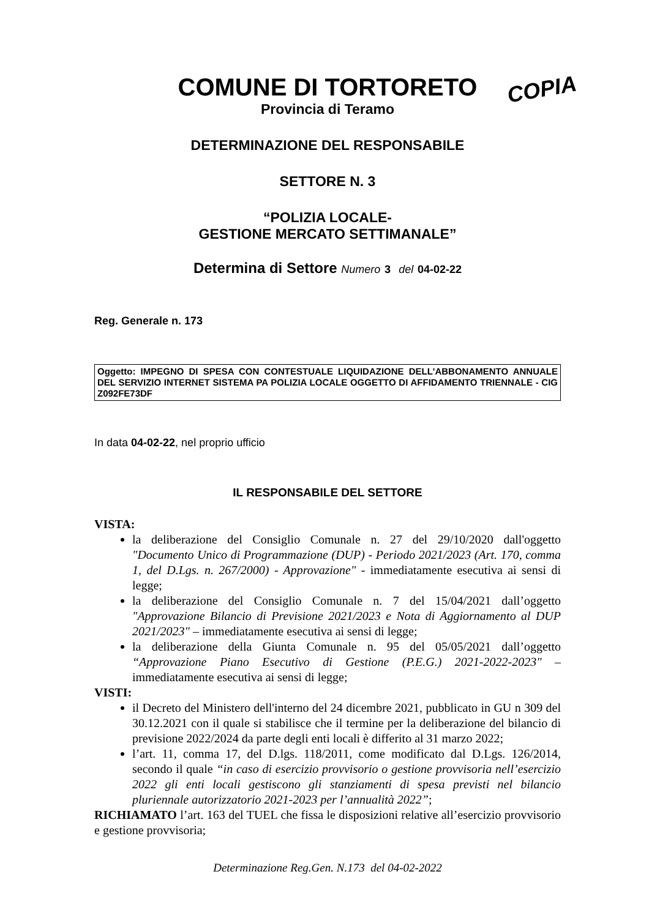COPIA
COMUNE DI TORTORETO
Provincia di Teramo
DETERMINAZIONE DEL RESPONSABILE
SETTORE N. 3
“POLIZIA LOCALE-
GESTIONE MERCATO SETTIMANALE”
Determina di Settore Numero 3 del 04-02-22
Reg. Generale n. 173
Oggetto: IMPEGNO DI SPESA CON CONTESTUALE LIQUIDAZIONE DELL'ABBONAMENTO ANNUALE DEL SERVIZIO INTERNET SISTEMA PA POLIZIA LOCALE OGGETTO DI AFFIDAMENTO TRIENNALE - CIG Z092FE73DF
In data 04-02-22, nel proprio ufficio
IL RESPONSABILE DEL SETTORE
VISTA:
la deliberazione del Consiglio Comunale n. 27 del 29/10/2020 dall'oggetto "Documento Unico di Programmazione (DUP) - Periodo 2021/2023 (Art. 170, comma 1, del D.Lgs. n. 267/2000) - Approvazione" - immediatamente esecutiva ai sensi di legge;
la deliberazione del Consiglio Comunale n. 7 del 15/04/2021 dall’oggetto "Approvazione Bilancio di Previsione 2021/2023 e Nota di Aggiornamento al DUP 2021/2023" – immediatamente esecutiva ai sensi di legge;
la deliberazione della Giunta Comunale n. 95 del 05/05/2021 dall’oggetto “Approvazione Piano Esecutivo di Gestione (P.E.G.) 2021-2022-2023" – immediatamente esecutiva ai sensi di legge;
VISTI:
il Decreto del Ministero dell'interno del 24 dicembre 2021, pubblicato in GU n 309 del 30.12.2021 con il quale si stabilisce che il termine per la deliberazione del bilancio di previsione 2022/2024 da parte degli enti locali è differito al 31 marzo 2022;
l’art. 11, comma 17, del D.lgs. 118/2011, come modificato dal D.Lgs. 126/2014, secondo il quale “in caso di esercizio provvisorio o gestione provvisoria nell’esercizio 2022 gli enti locali gestiscono gli stanziamenti di spesa previsti nel bilancio pluriennale autorizzatorio 2021-2023 per l’annualità 2022”;
RICHIAMATO l’art. 163 del TUEL che fissa le disposizioni relative all’esercizio provvisorio e gestione provvisoria;
Determinazione Reg.Gen. N.173 del 04-02-2022